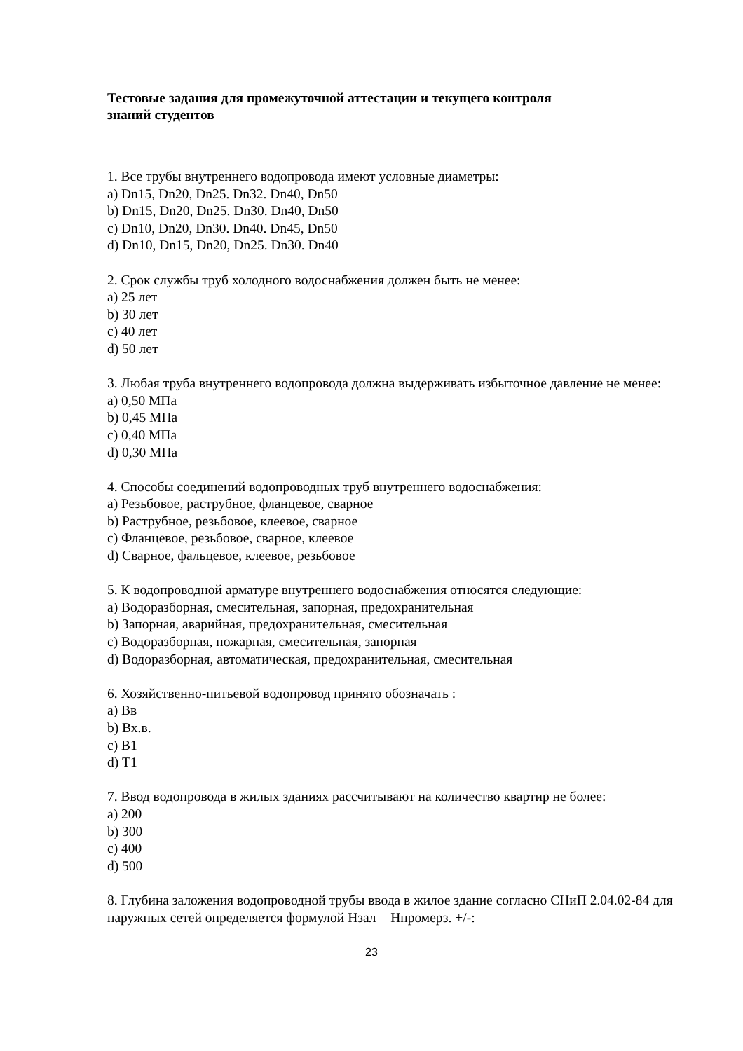Тестовые задания для промежуточной аттестации и текущего контроля
знаний студентов
1. Все трубы внутреннего водопровода имеют условные диаметры:
a) Dn15, Dn20, Dn25. Dn32. Dn40, Dn50
b) Dn15, Dn20, Dn25. Dn30. Dn40, Dn50
c) Dn10, Dn20, Dn30. Dn40. Dn45, Dn50
d) Dn10, Dn15, Dn20, Dn25. Dn30. Dn40
2. Срок службы труб холодного водоснабжения должен быть не менее:
a) 25 лет
b) 30 лет
c) 40 лет
d) 50 лет
3. Любая труба внутреннего водопровода должна выдерживать избыточное давление не менее:
a) 0,50 МПа
b) 0,45 МПа
c) 0,40 МПа
d) 0,30 МПа
4. Способы соединений водопроводных труб внутреннего водоснабжения:
a) Резьбовое, раструбное, фланцевое, сварное
b) Раструбное, резьбовое, клеевое, сварное
c) Фланцевое, резьбовое, сварное, клеевое
d) Сварное, фальцевое, клеевое, резьбовое
5. К водопроводной арматуре внутреннего водоснабжения относятся следующие:
a) Водоразборная, смесительная, запорная, предохранительная
b) Запорная, аварийная, предохранительная, смесительная
c) Водоразборная, пожарная, смесительная, запорная
d) Водоразборная, автоматическая, предохранительная, смесительная
6. Хозяйственно-питьевой водопровод принято обозначать :
a) Вв
b) Вх.в.
c) В1
d) Т1
7. Ввод водопровода в жилых зданиях рассчитывают на количество квартир не более:
a) 200
b) 300
c) 400
d) 500
8. Глубина заложения водопроводной трубы ввода в жилое здание согласно СНиП 2.04.02-84 для наружных сетей определяется формулой Нзал = Нпромерз. +/-:
23